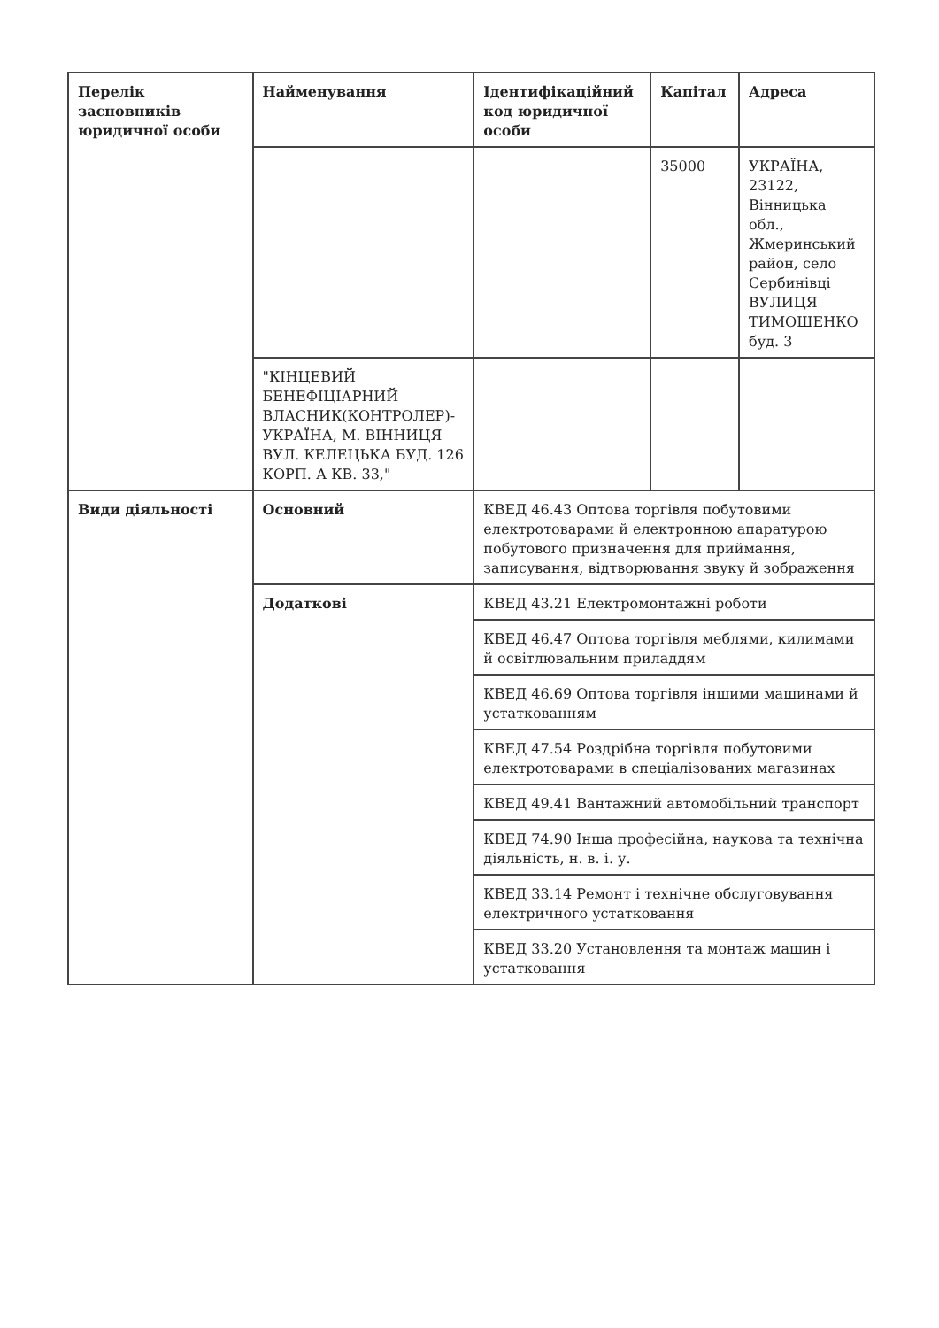| Перелік засновників юридичної особи | Найменування | Ідентифікаційний код юридичної особи | Капітал | Адреса |
| --- | --- | --- | --- | --- |
| | | | 35000 | УКРАЇНА, 23122, Вінницька обл., Жмеринський район, село Сербинівці ВУЛИЦЯ ТИМОШЕНКО буд. 3 |
| | "КІНЦЕВИЙ БЕНЕФІЦІАРНИЙ ВЛАСНИК(КОНТРОЛЕР)-УКРАЇНА, М. ВІННИЦЯ ВУЛ. КЕЛЕЦЬКА БУД. 126 КОРП. А КВ. 33," | | | |
| Види діяльності | Основний | КВЕД 46.43 Оптова торгівля побутовими електротоварами й електронною апаратурою побутового призначення для приймання, записування, відтворювання звуку й зображення | | |
| | Додаткові | КВЕД 43.21 Електромонтажні роботи | | |
| | | КВЕД 46.47 Оптова торгівля меблями, килимами й освітлювальним приладдям | | |
| | | КВЕД 46.69 Оптова торгівля іншими машинами й устаткованням | | |
| | | КВЕД 47.54 Роздрібна торгівля побутовими електротоварами в спеціалізованих магазинах | | |
| | | КВЕД 49.41 Вантажний автомобільний транспорт | | |
| | | КВЕД 74.90 Інша професійна, наукова та технічна діяльність, н. в. і. у. | | |
| | | КВЕД 33.14 Ремонт і технічне обслуговування електричного устатковання | | |
| | | КВЕД 33.20 Установлення та монтаж машин і устатковання | | |